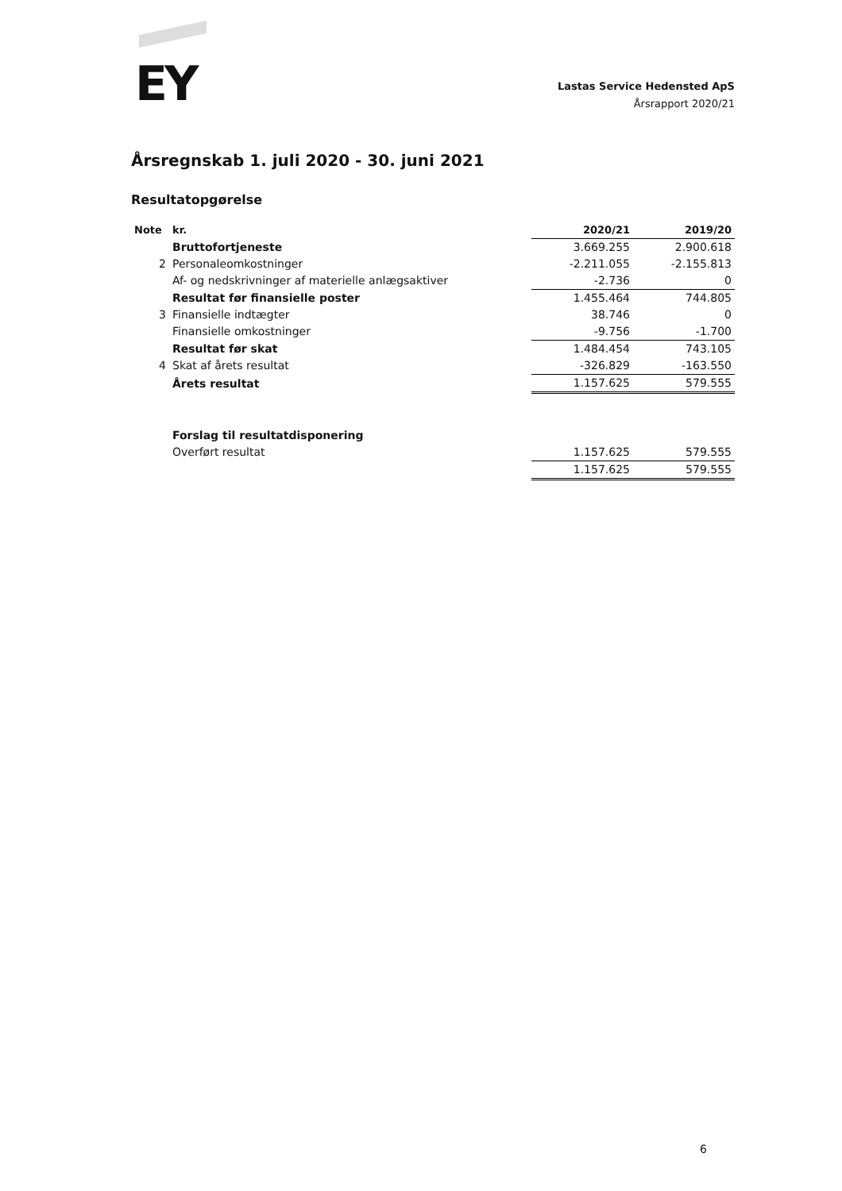EY
Lastas Service Hedensted ApS
Årsrapport 2020/21
Årsregnskab 1. juli 2020 - 30. juni 2021
Resultatopgørelse
| Note | kr. | 2020/21 | 2019/20 |
| --- | --- | --- | --- |
| | Bruttofortjeneste | 3.669.255 | 2.900.618 |
| 2 | Personaleomkostninger | -2.211.055 | -2.155.813 |
| | Af- og nedskrivninger af materielle anlægsaktiver | -2.736 | 0 |
| | Resultat før finansielle poster | 1.455.464 | 744.805 |
| 3 | Finansielle indtægter | 38.746 | 0 |
| | Finansielle omkostninger | -9.756 | -1.700 |
| | Resultat før skat | 1.484.454 | 743.105 |
| 4 | Skat af årets resultat | -326.829 | -163.550 |
| | Årets resultat | 1.157.625 | 579.555 |
| | Forslag til resultatdisponering | | |
| | Overført resultat | 1.157.625 | 579.555 |
| | | 1.157.625 | 579.555 |
6